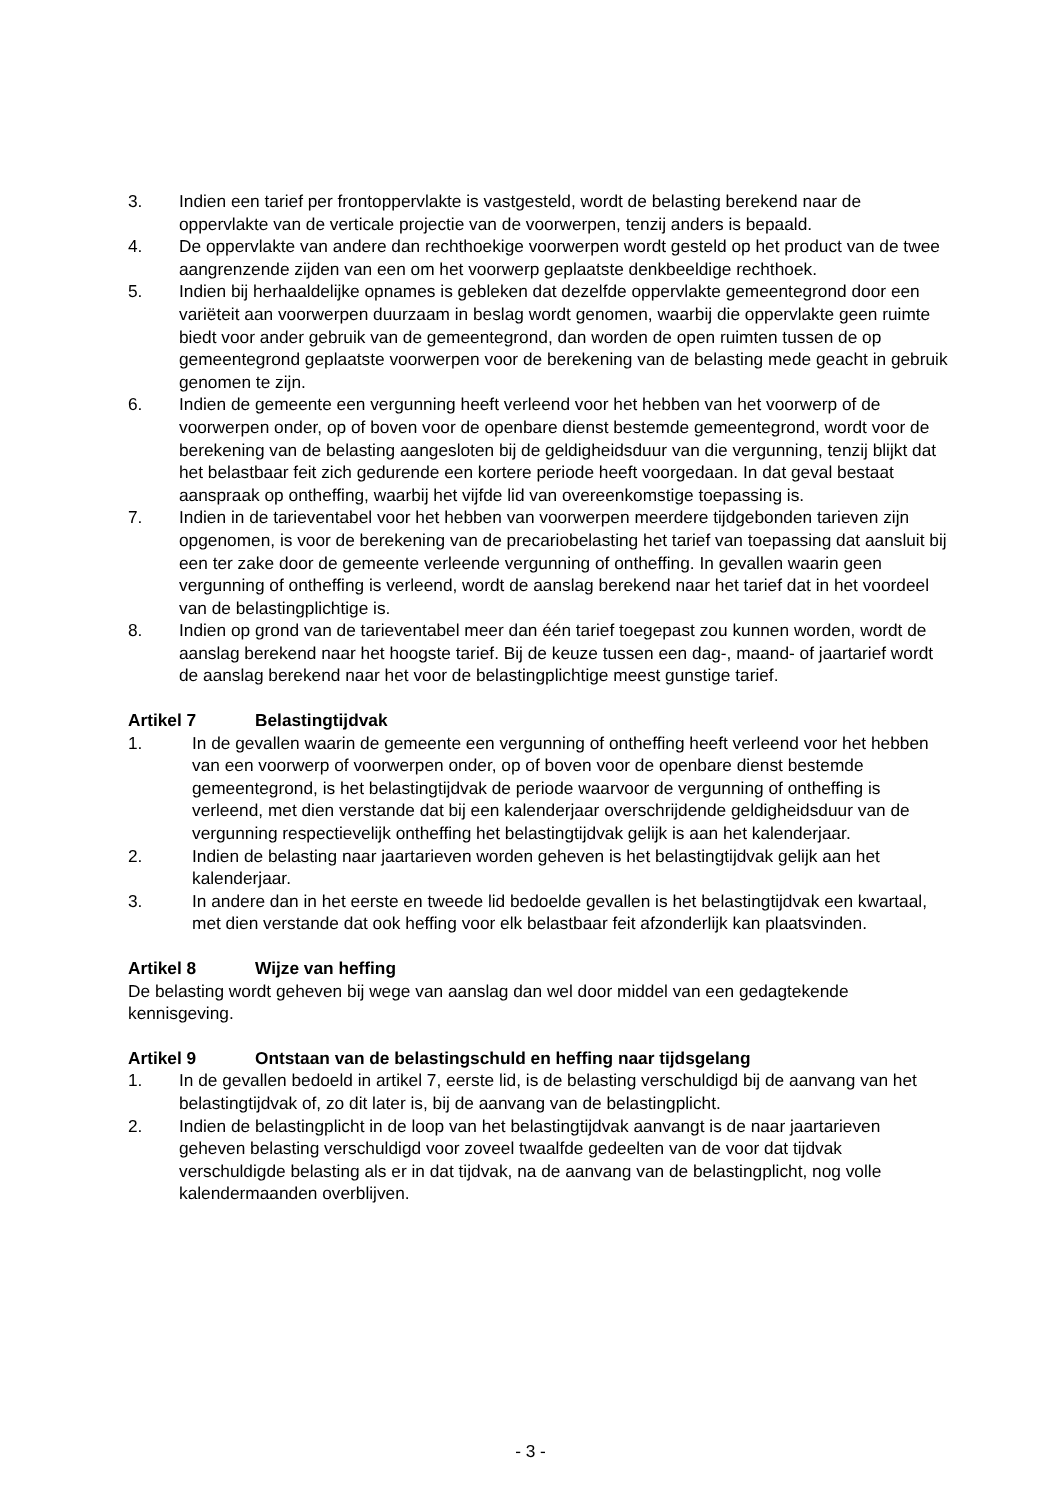3. Indien een tarief per frontoppervlakte is vastgesteld, wordt de belasting berekend naar de oppervlakte van de verticale projectie van de voorwerpen, tenzij anders is bepaald.
4. De oppervlakte van andere dan rechthoekige voorwerpen wordt gesteld op het product van de twee aangrenzende zijden van een om het voorwerp geplaatste denkbeeldige rechthoek.
5. Indien bij herhaaldelijke opnames is gebleken dat dezelfde oppervlakte gemeentegrond door een variëteit aan voorwerpen duurzaam in beslag wordt genomen, waarbij die oppervlakte geen ruimte biedt voor ander gebruik van de gemeentegrond, dan worden de open ruimten tussen de op gemeentegrond geplaatste voorwerpen voor de berekening van de belasting mede geacht in gebruik genomen te zijn.
6. Indien de gemeente een vergunning heeft verleend voor het hebben van het voorwerp of de voorwerpen onder, op of boven voor de openbare dienst bestemde gemeentegrond, wordt voor de berekening van de belasting aangesloten bij de geldigheidsduur van die vergunning, tenzij blijkt dat het belastbaar feit zich gedurende een kortere periode heeft voorgedaan. In dat geval bestaat aanspraak op ontheffing, waarbij het vijfde lid van overeenkomstige toepassing is.
7. Indien in de tarieventabel voor het hebben van voorwerpen meerdere tijdgebonden tarieven zijn opgenomen, is voor de berekening van de precariobelasting het tarief van toepassing dat aansluit bij een ter zake door de gemeente verleende vergunning of ontheffing. In gevallen waarin geen vergunning of ontheffing is verleend, wordt de aanslag berekend naar het tarief dat in het voordeel van de belastingplichtige is.
8. Indien op grond van de tarieventabel meer dan één tarief toegepast zou kunnen worden, wordt de aanslag berekend naar het hoogste tarief. Bij de keuze tussen een dag-, maand- of jaartarief wordt de aanslag berekend naar het voor de belastingplichtige meest gunstige tarief.
Artikel 7 Belastingtijdvak
1. In de gevallen waarin de gemeente een vergunning of ontheffing heeft verleend voor het hebben van een voorwerp of voorwerpen onder, op of boven voor de openbare dienst bestemde gemeentegrond, is het belastingtijdvak de periode waarvoor de vergunning of ontheffing is verleend, met dien verstande dat bij een kalenderjaar overschrijdende geldigheidsduur van de vergunning respectievelijk ontheffing het belastingtijdvak gelijk is aan het kalenderjaar.
2. Indien de belasting naar jaartarieven worden geheven is het belastingtijdvak gelijk aan het kalenderjaar.
3. In andere dan in het eerste en tweede lid bedoelde gevallen is het belastingtijdvak een kwartaal, met dien verstande dat ook heffing voor elk belastbaar feit afzonderlijk kan plaatsvinden.
Artikel 8 Wijze van heffing
De belasting wordt geheven bij wege van aanslag dan wel door middel van een gedagtekende kennisgeving.
Artikel 9 Ontstaan van de belastingschuld en heffing naar tijdsgelang
1. In de gevallen bedoeld in artikel 7, eerste lid, is de belasting verschuldigd bij de aanvang van het belastingtijdvak of, zo dit later is, bij de aanvang van de belastingplicht.
2. Indien de belastingplicht in de loop van het belastingtijdvak aanvangt is de naar jaartarieven geheven belasting verschuldigd voor zoveel twaalfde gedeelten van de voor dat tijdvak verschuldigde belasting als er in dat tijdvak, na de aanvang van de belastingplicht, nog volle kalendermaanden overblijven.
- 3 -